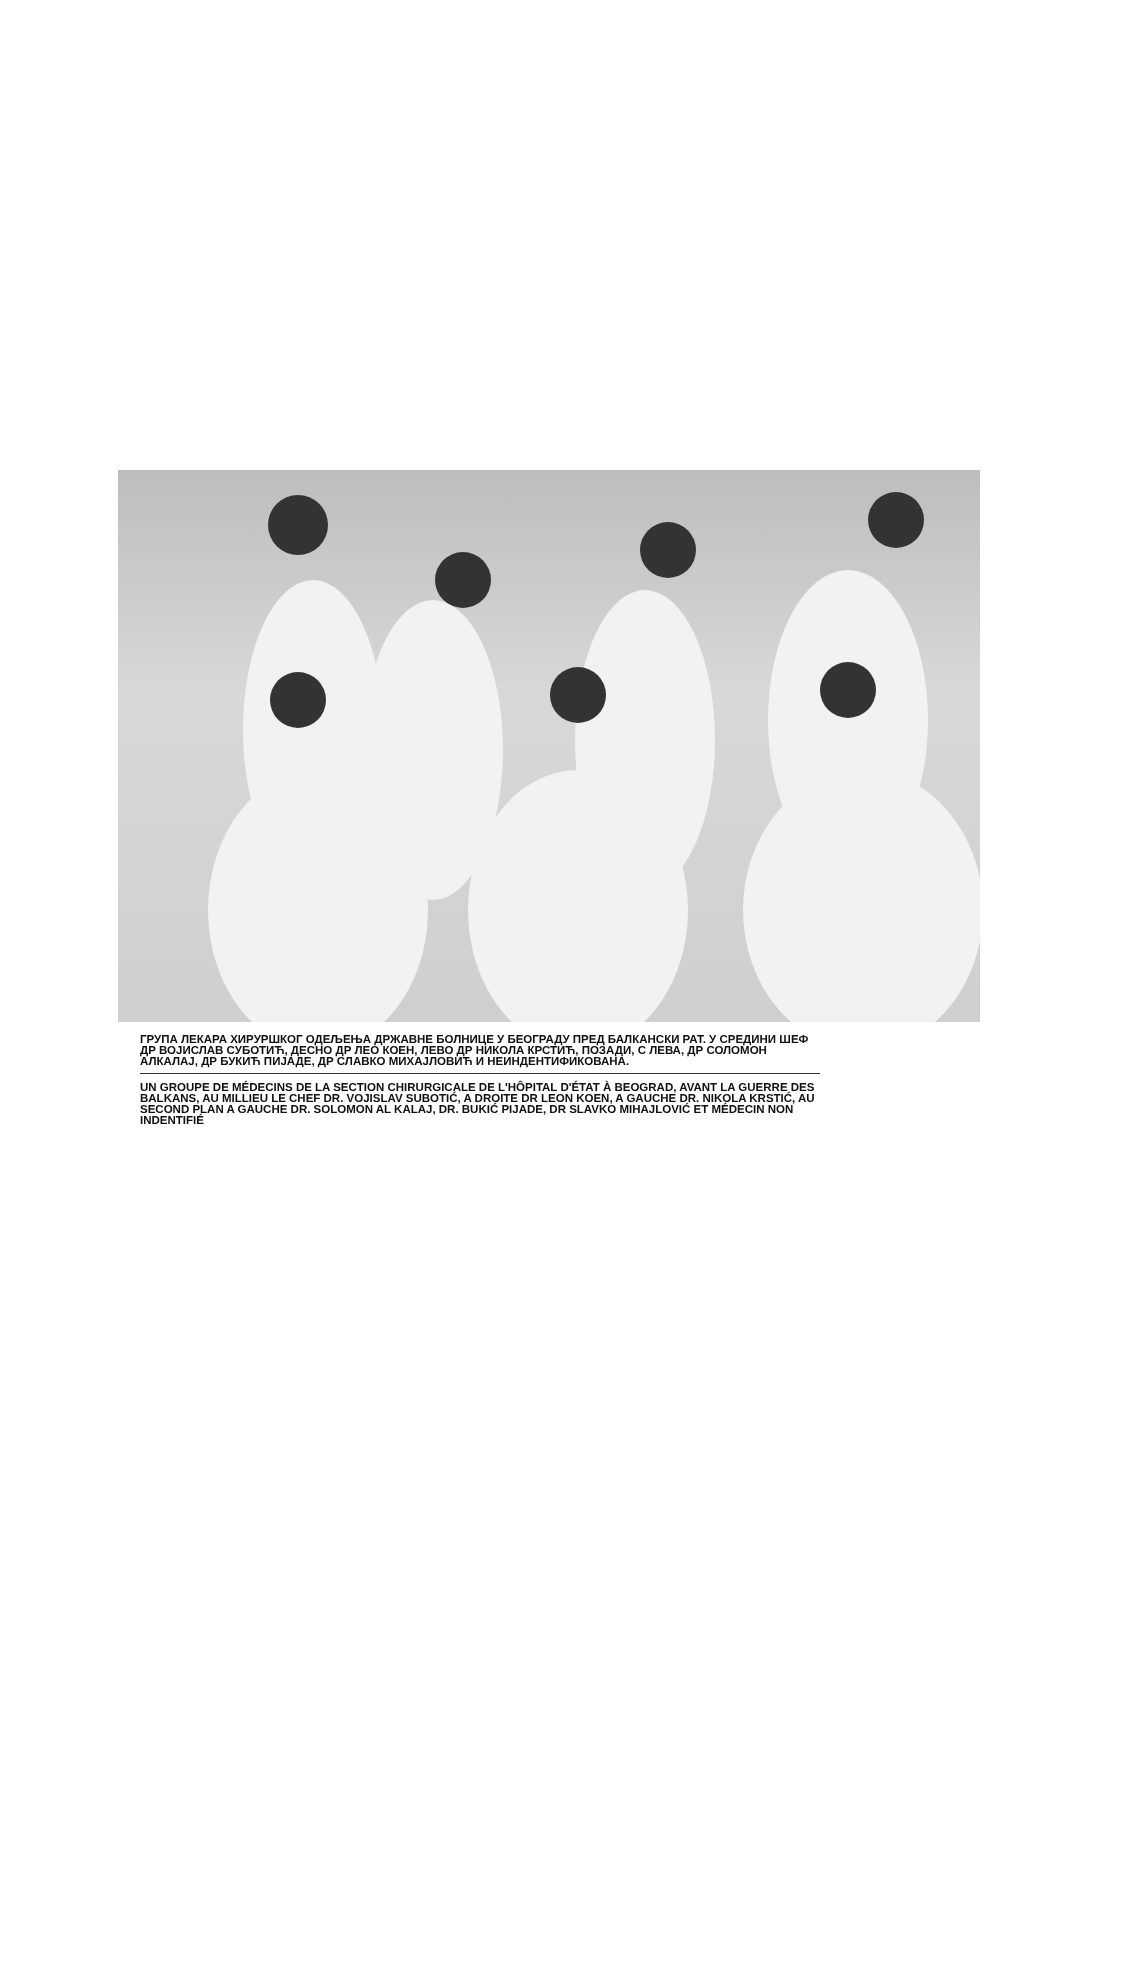ГРУПА ЛЕКАРА ХИРУРШКОГ ОДЕЉЕЊА ДРЖАВНЕ БОЛНИЦЕ У БЕОГРАДУ ПРЕД БАЛКАНСКИ РАТ. У СРЕДИНИ ШЕФ ДР ВОЈИСЛАВ СУБОТИЋ, ДЕСНО ДР ЛЕО КОЕН, ЛЕВО ДР НИКОЛА КРСТИЋ, ПОЗАДИ, С ЛЕВА, ДР СОЛОМОН АЛКАЛАЈ, ДР БУКИЋ ПИЈАДЕ, ДР СЛАВКО МИХАЈЛО­ВИЋ И НЕИНДЕНТИФИКОВАНА.
UN GROUPE DE MÉDECINS DE LA SECTION CHIRURGICALE DE L'HÔPITAL D'ÉTAT À BEOGRAD, AVANT LA GUERRE DES BALKANS, AU MILLIEU LE CHEF DR. VOJISLAV SUBOTIĆ, A DROITE DR LEON KOEN, A GAUCHE DR. NIKOLA KRSTIĆ, AU SECOND PLAN A GAUCHE DR. SOLOMON AL KALAJ, DR. BUKIĆ PIJADE, DR SLAVKO MIHAJLOVIĆ ET MÉDECIN NON INDENTIFIÉ